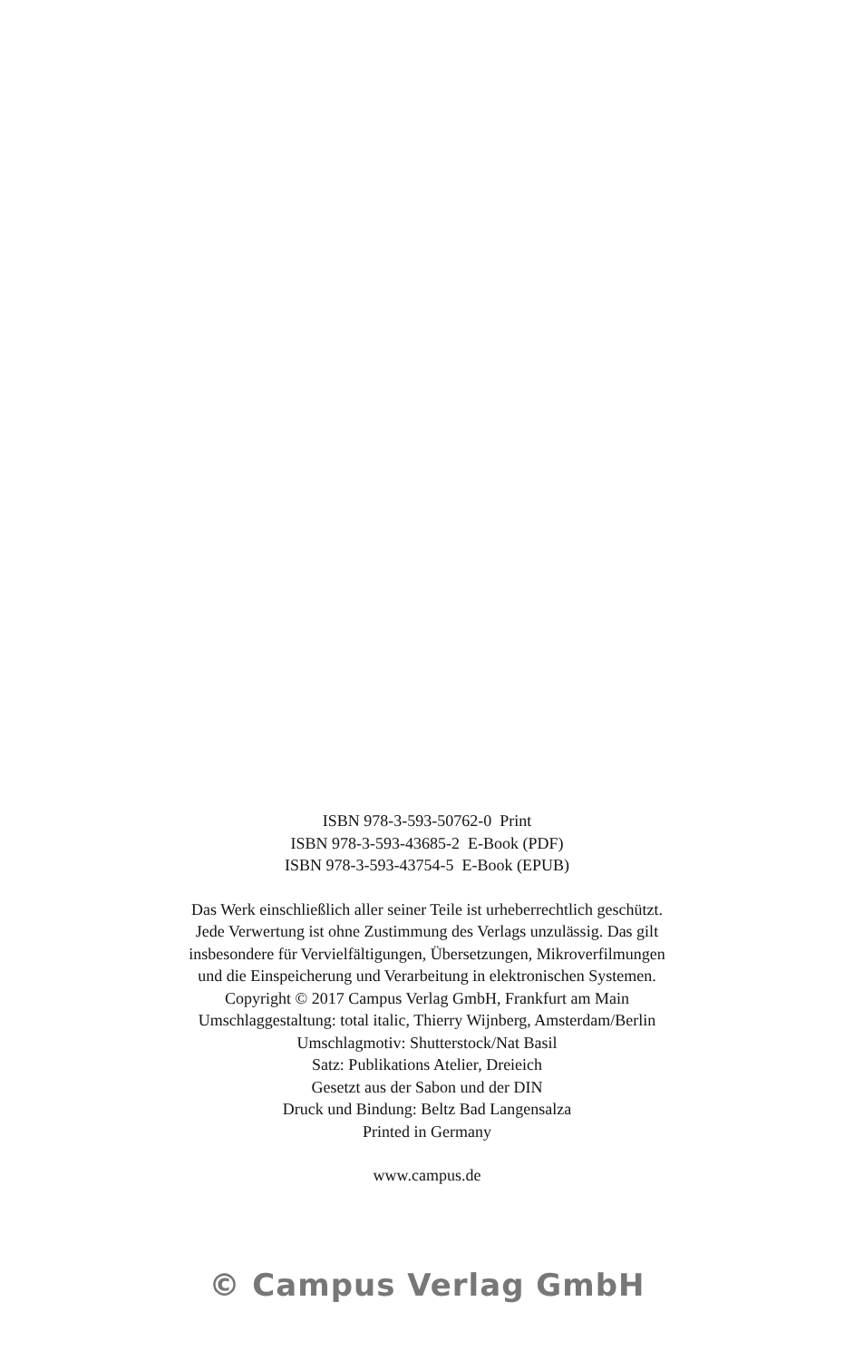ISBN 978-3-593-50762-0 Print
ISBN 978-3-593-43685-2 E-Book (PDF)
ISBN 978-3-593-43754-5 E-Book (EPUB)
Das Werk einschließlich aller seiner Teile ist urheberrechtlich geschützt.
Jede Verwertung ist ohne Zustimmung des Verlags unzulässig. Das gilt
insbesondere für Vervielfältigungen, Übersetzungen, Mikroverfilmungen
und die Einspeicherung und Verarbeitung in elektronischen Systemen.
Copyright © 2017 Campus Verlag GmbH, Frankfurt am Main
Umschlaggestaltung: total italic, Thierry Wijnberg, Amsterdam/Berlin
Umschlagmotiv: Shutterstock/Nat Basil
Satz: Publikations Atelier, Dreieich
Gesetzt aus der Sabon und der DIN
Druck und Bindung: Beltz Bad Langensalza
Printed in Germany
www.campus.de
© Campus Verlag GmbH